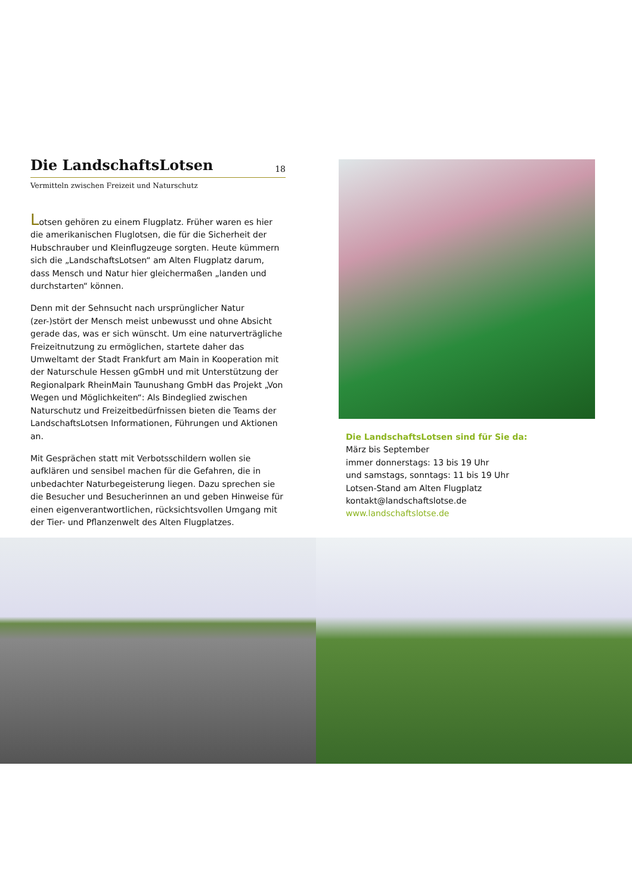Die LandschaftsLotsen 18
Vermitteln zwischen Freizeit und Naturschutz
Lotsen gehören zu einem Flugplatz. Früher waren es hier die amerikanischen Fluglotsen, die für die Sicherheit der Hub­schrauber und Kleinflugzeuge sorgten. Heute kümmern sich die „LandschaftsLotsen“ am Alten Flugplatz darum, dass Mensch und Natur hier gleichermaßen „landen und durchstarten“ können.
Denn mit der Sehnsucht nach ursprünglicher Natur (zer-)stört der Mensch meist unbewusst und ohne Absicht gerade das, was er sich wünscht. Um eine naturverträgliche Freizeitnut­zung zu ermöglichen, startete daher das Umweltamt der Stadt Frankfurt am Main in Kooperation mit der Naturschule Hessen gGmbH und mit Unterstützung der Regionalpark RheinMain Taunushang GmbH das Projekt „Von Wegen und Möglichkei­ten“: Als Bindeglied zwischen Naturschutz und Freizeitbedürf­nissen bieten die Teams der LandschaftsLotsen Informationen, Führungen und Aktionen an.
Mit Gesprächen statt mit Verbotsschildern wollen sie aufklären und sensibel machen für die Gefahren, die in unbedachter Naturbegeisterung liegen. Dazu sprechen sie die Besucher und Besucherinnen an und geben Hinweise für einen eigen­verantwortlichen, rücksichtsvollen Umgang mit der Tier- und Pflanzenwelt des Alten Flugplatzes.
Die LandschaftsLotsen sind für Sie da:
März bis September
immer donnerstags: 13 bis 19 Uhr
und samstags, sonntags: 11 bis 19 Uhr
Lotsen-Stand am Alten Flugplatz
kontakt@landschaftslotse.de
www.landschaftslotse.de